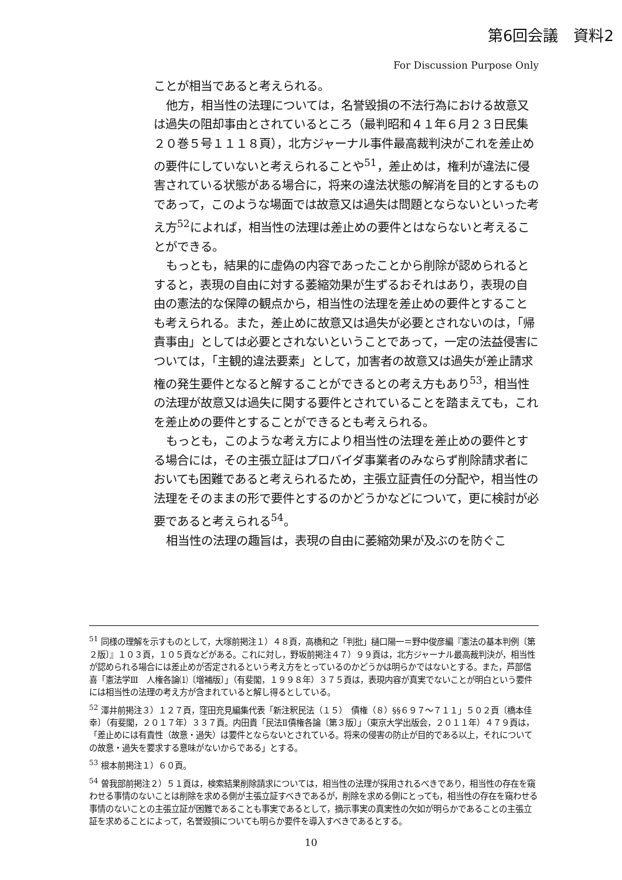第6回会議　資料2
For Discussion Purpose Only
ことが相当であると考えられる。
他方，相当性の法理については，名誉毀損の不法行為における故意又は過失の阻却事由とされているところ（最判昭和４１年６月２３日民集２０巻５号１１１８頁），北方ジャーナル事件最高裁判決がこれを差止めの要件にしていないと考えられることや<sup>51</sup>，差止めは，権利が違法に侵害されている状態がある場合に，将来の違法状態の解消を目的とするものであって，このような場面では故意又は過失は問題とならないといった考え方<sup>52</sup>によれば，相当性の法理は差止めの要件とはならないと考えることができる。
もっとも，結果的に虚偽の内容であったことから削除が認められるとすると，表現の自由に対する萎縮効果が生ずるおそれはあり，表現の自由の憲法的な保障の観点から，相当性の法理を差止めの要件とすることも考えられる。また，差止めに故意又は過失が必要とされないのは，「帰責事由」としては必要とされないということであって，一定の法益侵害については，「主観的違法要素」として，加害者の故意又は過失が差止請求権の発生要件となると解することができるとの考え方もあり<sup>53</sup>，相当性の法理が故意又は過失に関する要件とされていることを踏まえても，これを差止めの要件とすることができるとも考えられる。
もっとも，このような考え方により相当性の法理を差止めの要件とする場合には，その主張立証はプロバイダ事業者のみならず削除請求者においても困難であると考えられるため，主張立証責任の分配や，相当性の法理をそのままの形で要件とするのかどうかなどについて，更に検討が必要であると考えられる<sup>54</sup>。
相当性の法理の趣旨は，表現の自由に萎縮効果が及ぶのを防ぐこ
<sup>51</sup> 同様の理解を示すものとして，大塚前掲注１）４８頁，高橋和之「判批」樋口陽一＝野中俊彦編『憲法の基本判例〔第２版〕』１０３頁，１０５頁などがある。これに対し，野坂前掲注４７）９９頁は，北方ジャーナル最高裁判決が，相当性が認められる場合には差止めが否定されるという考え方をとっているのかどうかは明らかではないとする。また，芦部信喜「憲法学Ⅲ　人権各論⑴〔増補版〕」（有斐閣，１９９８年）３７５頁は，表現内容が真実でないことが明白という要件には相当性の法理の考え方が含まれていると解し得るとしている。
<sup>52</sup> 澤井前掲注３）１２７頁，窪田充見編集代表「新注釈民法（１５）　債権（８）§§６９７～７１１」５０２頁〔橋本佳幸〕（有斐閣，２０１７年）３３７頁。内田貴「民法Ⅱ債権各論〔第３版〕」（東京大学出版会，２０１１年）４７９頁は，「差止めには有責性（故意・過失）は要件とならないとされている。将来の侵害の防止が目的である以上，それについての故意・過失を要求する意味がないからである」とする。
<sup>53</sup> 根本前掲注１）６０頁。
<sup>54</sup> 曽我部前掲注２）５１頁は，検索結果削除請求については，相当性の法理が採用されるべきであり，相当性の存在を窺わせる事情のないことは削除を求める側が主張立証すべきであるが，削除を求める側にとっても，相当性の存在を窺わせる事情のないことの主張立証が困難であることも事実であるとして，摘示事実の真実性の欠如が明らかであることの主張立証を求めることによって，名誉毀損についても明らか要件を導入すべきであるとする。
10